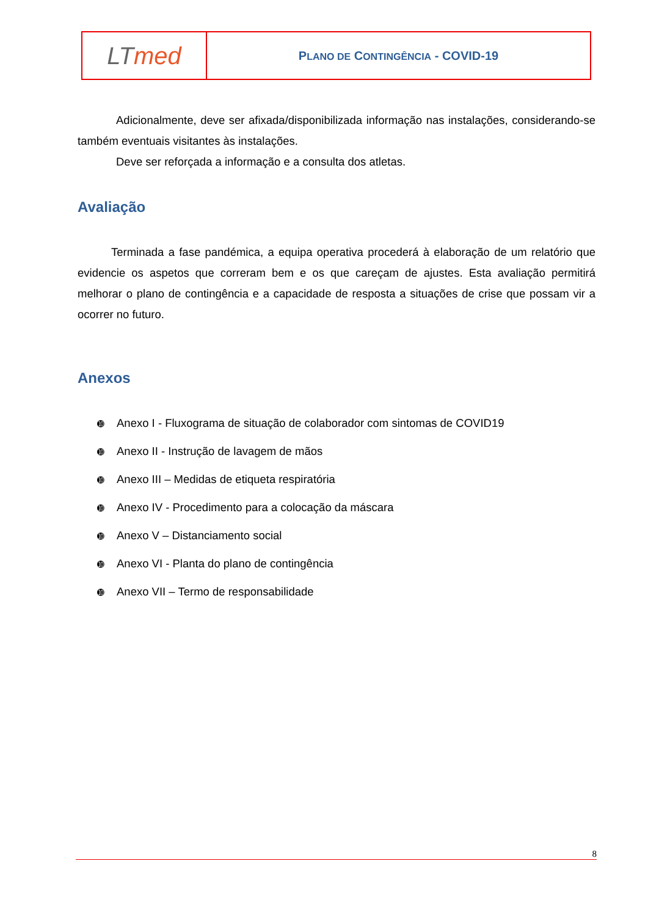| LT med | P LANO DE C ONTINGÊNCIA - COVID-19 |
Adicionalmente, deve ser afixada/disponibilizada informação nas instalações, considerando-se também eventuais visitantes às instalações.
Deve ser reforçada a informação e a consulta dos atletas.
Avaliação
Terminada a fase pandémica, a equipa operativa procederá à elaboração de um relatório que evidencie os aspetos que correram bem e os que careçam de ajustes. Esta avaliação permitirá melhorar o plano de contingência e a capacidade de resposta a situações de crise que possam vir a ocorrer no futuro.
Anexos
➓ Anexo I - Fluxograma de situação de colaborador com sintomas de COVID19
➓ Anexo II - Instrução de lavagem de mãos
➓ Anexo III – Medidas de etiqueta respiratória
➓ Anexo IV - Procedimento para a colocação da máscara
➓ Anexo V – Distanciamento social
➓ Anexo VI - Planta do plano de contingência
➓ Anexo VII – Termo de responsabilidade
8